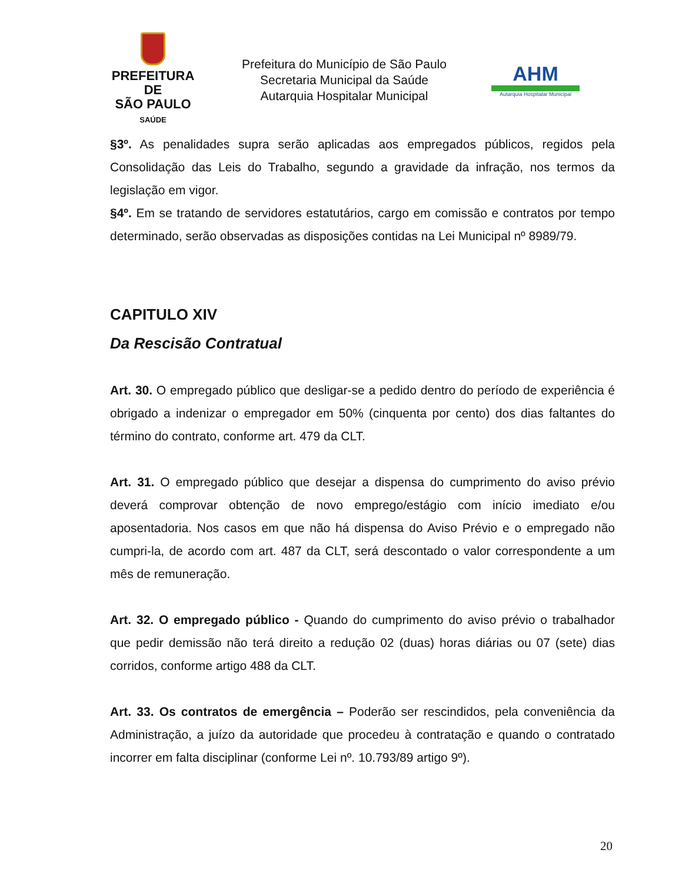PREFEITURA DE
SÃO PAULO
SAÚDE
Prefeitura do Município de São Paulo
Secretaria Municipal da Saúde
Autarquia Hospitalar Municipal
AHM
Autarquia Hospitalar Municipal
§3º. As penalidades supra serão aplicadas aos empregados públicos, regidos pela Consolidação das Leis do Trabalho, segundo a gravidade da infração, nos termos da legislação em vigor.
§4º. Em se tratando de servidores estatutários, cargo em comissão e contratos por tempo determinado, serão observadas as disposições contidas na Lei Municipal nº 8989/79.
CAPITULO XIV
Da Rescisão Contratual
Art. 30. O empregado público que desligar-se a pedido dentro do período de experiência é obrigado a indenizar o empregador em 50% (cinquenta por cento) dos dias faltantes do término do contrato, conforme art. 479 da CLT.
Art. 31. O empregado público que desejar a dispensa do cumprimento do aviso prévio deverá comprovar obtenção de novo emprego/estágio com início imediato e/ou aposentadoria. Nos casos em que não há dispensa do Aviso Prévio e o empregado não cumpri-la, de acordo com art. 487 da CLT, será descontado o valor correspondente a um mês de remuneração.
Art. 32. O empregado público - Quando do cumprimento do aviso prévio o trabalhador que pedir demissão não terá direito a redução 02 (duas) horas diárias ou 07 (sete) dias corridos, conforme artigo 488 da CLT.
Art. 33. Os contratos de emergência – Poderão ser rescindidos, pela conveniência da Administração, a juízo da autoridade que procedeu à contratação e quando o contratado incorrer em falta disciplinar (conforme Lei nº. 10.793/89 artigo 9º).
20